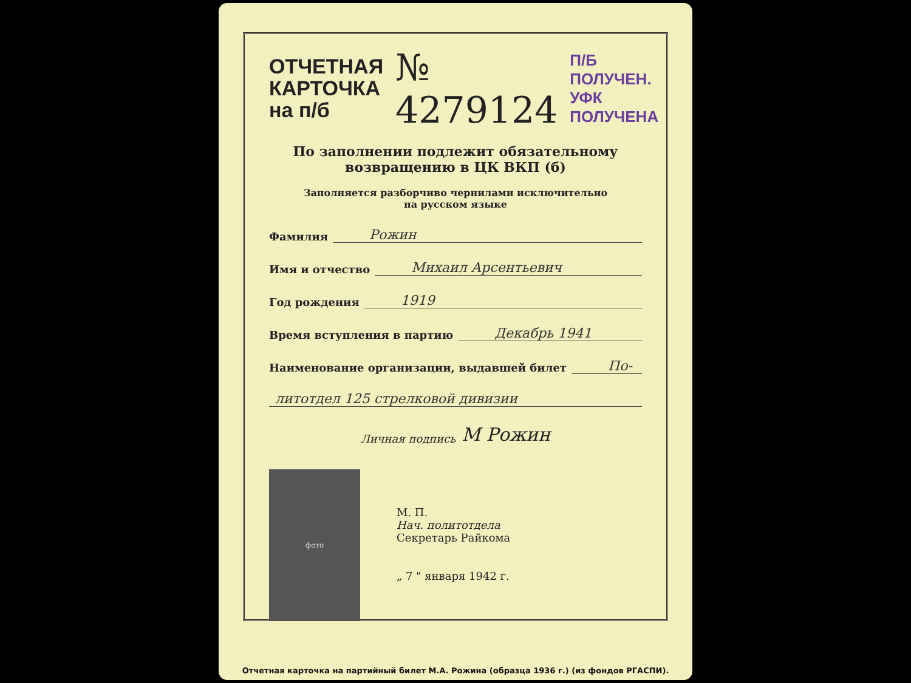ОТЧЕТНАЯ
КАРТОЧКА
на п/б
№ 4279124
П/Б ПОЛУЧЕН. УФК ПОЛУЧЕНА
По заполнении подлежит обязательному
возвращению в ЦК ВКП (б)
Заполняется разборчиво чернилами исключительно
на русском языке
Фамилия Рожин
Имя и отчество Михаил Арсентьевич
Год рождения 1919
Время вступления в партию Декабрь 1941
Наименование организации, выдавшей билет По-
литотдел 125 стрелковой дивизии
Личная подпись М Рожин
фото
М. П.
Нач. политотдела
Секретарь Райкома
„ 7 " января 1942 г.
Отчетная карточка на партийный билет М.А. Рожина (образца 1936 г.) (из фондов РГАСПИ).